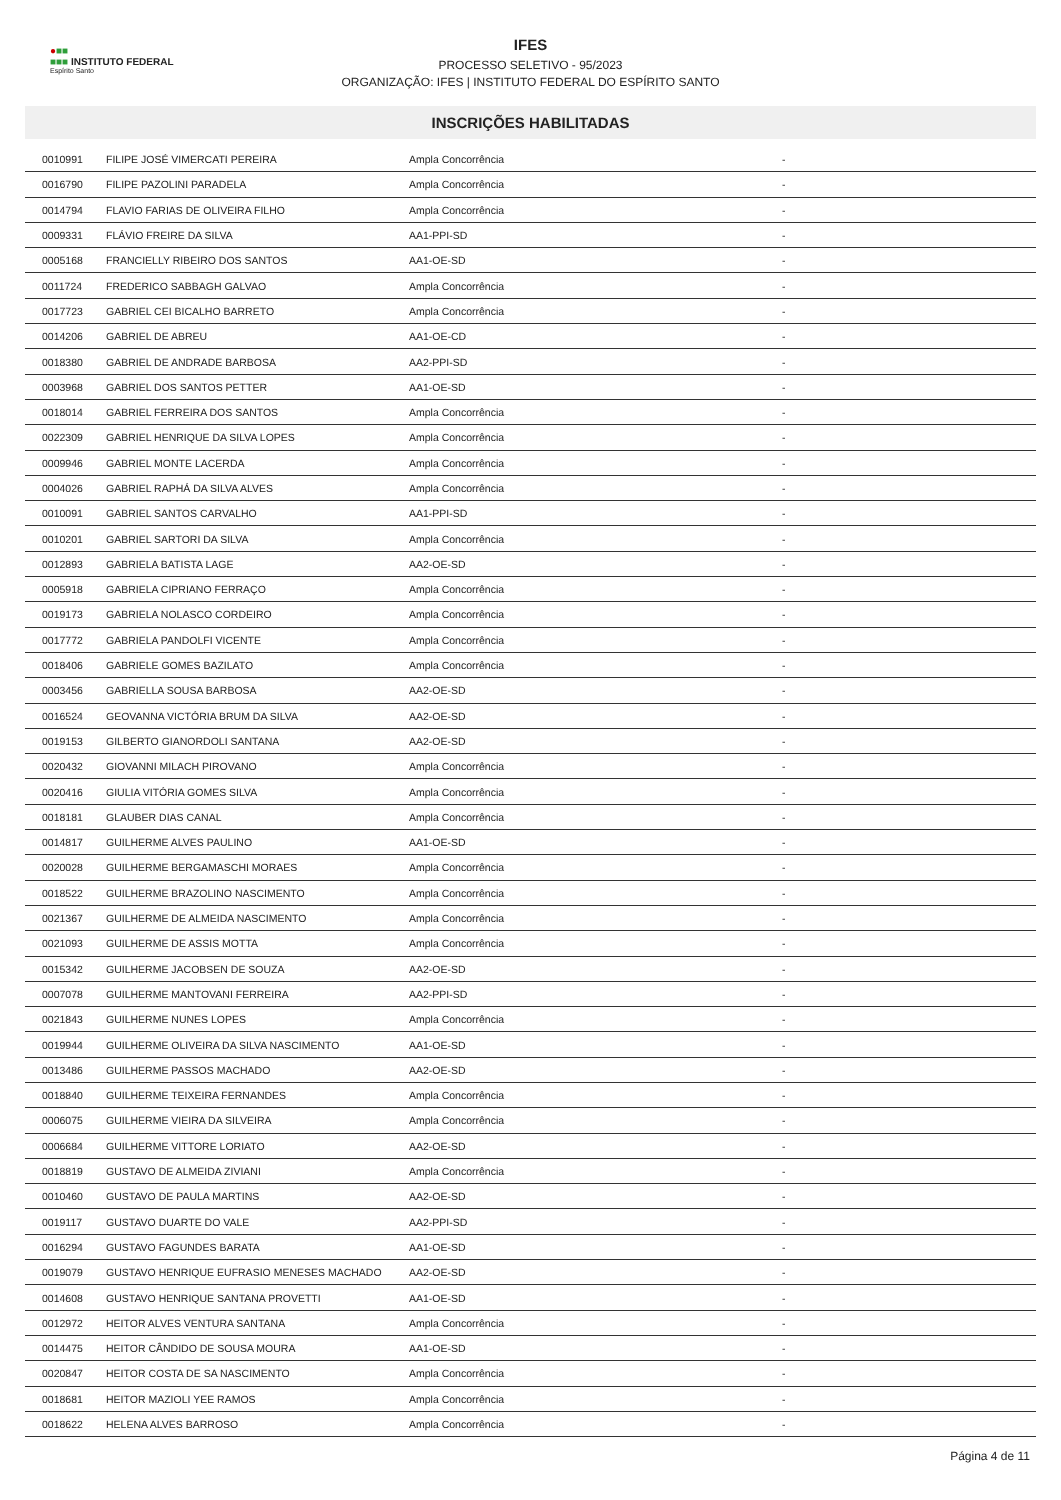●■■
■■■ INSTITUTO FEDERAL
Espírito Santo
IFES
PROCESSO SELETIVO - 95/2023
ORGANIZAÇÃO: IFES | INSTITUTO FEDERAL DO ESPÍRITO SANTO
INSCRIÇÕES HABILITADAS
| 0010991 | FILIPE JOSÉ VIMERCATI PEREIRA | Ampla Concorrência | - |
| 0016790 | FILIPE PAZOLINI PARADELA | Ampla Concorrência | - |
| 0014794 | FLAVIO FARIAS DE OLIVEIRA FILHO | Ampla Concorrência | - |
| 0009331 | FLÁVIO FREIRE DA SILVA | AA1-PPI-SD | - |
| 0005168 | FRANCIELLY RIBEIRO DOS SANTOS | AA1-OE-SD | - |
| 0011724 | FREDERICO SABBAGH GALVAO | Ampla Concorrência | - |
| 0017723 | GABRIEL CEI BICALHO BARRETO | Ampla Concorrência | - |
| 0014206 | GABRIEL DE ABREU | AA1-OE-CD | - |
| 0018380 | GABRIEL DE ANDRADE BARBOSA | AA2-PPI-SD | - |
| 0003968 | GABRIEL DOS SANTOS PETTER | AA1-OE-SD | - |
| 0018014 | GABRIEL FERREIRA DOS SANTOS | Ampla Concorrência | - |
| 0022309 | GABRIEL HENRIQUE DA SILVA LOPES | Ampla Concorrência | - |
| 0009946 | GABRIEL MONTE LACERDA | Ampla Concorrência | - |
| 0004026 | GABRIEL RAPHÁ DA SILVA ALVES | Ampla Concorrência | - |
| 0010091 | GABRIEL SANTOS CARVALHO | AA1-PPI-SD | - |
| 0010201 | GABRIEL SARTORI DA SILVA | Ampla Concorrência | - |
| 0012893 | GABRIELA BATISTA LAGE | AA2-OE-SD | - |
| 0005918 | GABRIELA CIPRIANO FERRAÇO | Ampla Concorrência | - |
| 0019173 | GABRIELA NOLASCO CORDEIRO | Ampla Concorrência | - |
| 0017772 | GABRIELA PANDOLFI VICENTE | Ampla Concorrência | - |
| 0018406 | GABRIELE GOMES BAZILATO | Ampla Concorrência | - |
| 0003456 | GABRIELLA SOUSA BARBOSA | AA2-OE-SD | - |
| 0016524 | GEOVANNA VICTÓRIA BRUM DA SILVA | AA2-OE-SD | - |
| 0019153 | GILBERTO GIANORDOLI SANTANA | AA2-OE-SD | - |
| 0020432 | GIOVANNI MILACH PIROVANO | Ampla Concorrência | - |
| 0020416 | GIULIA VITÓRIA GOMES SILVA | Ampla Concorrência | - |
| 0018181 | GLAUBER DIAS CANAL | Ampla Concorrência | - |
| 0014817 | GUILHERME ALVES PAULINO | AA1-OE-SD | - |
| 0020028 | GUILHERME BERGAMASCHI MORAES | Ampla Concorrência | - |
| 0018522 | GUILHERME BRAZOLINO NASCIMENTO | Ampla Concorrência | - |
| 0021367 | GUILHERME DE ALMEIDA NASCIMENTO | Ampla Concorrência | - |
| 0021093 | GUILHERME DE ASSIS MOTTA | Ampla Concorrência | - |
| 0015342 | GUILHERME JACOBSEN DE SOUZA | AA2-OE-SD | - |
| 0007078 | GUILHERME MANTOVANI FERREIRA | AA2-PPI-SD | - |
| 0021843 | GUILHERME NUNES LOPES | Ampla Concorrência | - |
| 0019944 | GUILHERME OLIVEIRA DA SILVA NASCIMENTO | AA1-OE-SD | - |
| 0013486 | GUILHERME PASSOS MACHADO | AA2-OE-SD | - |
| 0018840 | GUILHERME TEIXEIRA FERNANDES | Ampla Concorrência | - |
| 0006075 | GUILHERME VIEIRA DA SILVEIRA | Ampla Concorrência | - |
| 0006684 | GUILHERME VITTORE LORIATO | AA2-OE-SD | - |
| 0018819 | GUSTAVO DE ALMEIDA ZIVIANI | Ampla Concorrência | - |
| 0010460 | GUSTAVO DE PAULA MARTINS | AA2-OE-SD | - |
| 0019117 | GUSTAVO DUARTE DO VALE | AA2-PPI-SD | - |
| 0016294 | GUSTAVO FAGUNDES BARATA | AA1-OE-SD | - |
| 0019079 | GUSTAVO HENRIQUE EUFRASIO MENESES MACHADO | AA2-OE-SD | - |
| 0014608 | GUSTAVO HENRIQUE SANTANA PROVETTI | AA1-OE-SD | - |
| 0012972 | HEITOR ALVES VENTURA SANTANA | Ampla Concorrência | - |
| 0014475 | HEITOR CÂNDIDO DE SOUSA MOURA | AA1-OE-SD | - |
| 0020847 | HEITOR COSTA DE SA NASCIMENTO | Ampla Concorrência | - |
| 0018681 | HEITOR MAZIOLI YEE RAMOS | Ampla Concorrência | - |
| 0018622 | HELENA ALVES BARROSO | Ampla Concorrência | - |
Página 4 de 11